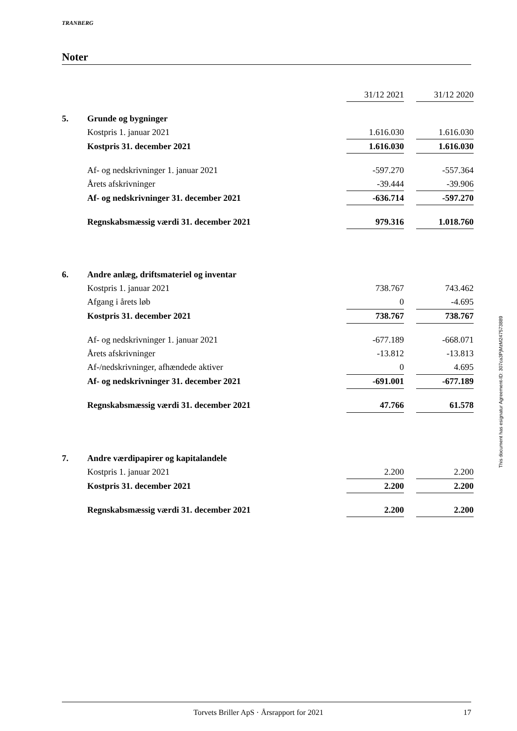TRANBERG
Noter
| | | 31/12 2021 | | 31/12 2020 |
| 5. | Grunde og bygninger | | | |
| | Kostpris 1. januar 2021 | 1.616.030 | | 1.616.030 |
| | Kostpris 31. december 2021 | 1.616.030 | | 1.616.030 |
| | Af- og nedskrivninger 1. januar 2021 | -597.270 | | -557.364 |
| | Årets afskrivninger | -39.444 | | -39.906 |
| | Af- og nedskrivninger 31. december 2021 | -636.714 | | -597.270 |
| | Regnskabsmæssig værdi 31. december 2021 | 979.316 | | 1.018.760 |
| 6. | Andre anlæg, driftsmateriel og inventar | | | |
| | Kostpris 1. januar 2021 | 738.767 | | 743.462 |
| | Afgang i årets løb | 0 | | -4.695 |
| | Kostpris 31. december 2021 | 738.767 | | 738.767 |
| | Af- og nedskrivninger 1. januar 2021 | -677.189 | | -668.071 |
| | Årets afskrivninger | -13.812 | | -13.813 |
| | Af-/nedskrivninger, afhændede aktiver | 0 | | 4.695 |
| | Af- og nedskrivninger 31. december 2021 | -691.001 | | -677.189 |
| | Regnskabsmæssig værdi 31. december 2021 | 47.766 | | 61.578 |
| 7. | Andre værdipapirer og kapitalandele | | | |
| | Kostpris 1. januar 2021 | 2.200 | | 2.200 |
| | Kostpris 31. december 2021 | 2.200 | | 2.200 |
| | Regnskabsmæssig værdi 31. december 2021 | 2.200 | | 2.200 |
This document has esignatur Agreement-ID: 307ca3PjMzM247573889
Torvets Briller ApS · Årsrapport for 2021 17